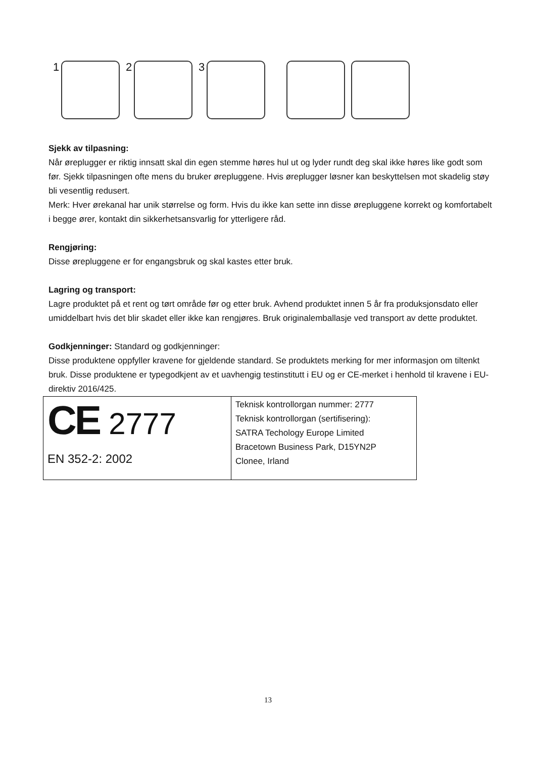1 2 3
Sjekk av tilpasning:
Når øreplugger er riktig innsatt skal din egen stemme høres hul ut og lyder rundt deg skal ikke høres like godt som før. Sjekk tilpasningen ofte mens du bruker ørepluggene. Hvis øreplugger løsner kan beskyttelsen mot skadelig støy bli vesentlig redusert.
Merk: Hver ørekanal har unik størrelse og form. Hvis du ikke kan sette inn disse ørepluggene korrekt og komfortabelt i begge ører, kontakt din sikkerhetsansvarlig for ytterligere råd.
Rengjøring:
Disse ørepluggene er for engangsbruk og skal kastes etter bruk.
Lagring og transport:
Lagre produktet på et rent og tørt område før og etter bruk. Avhend produktet innen 5 år fra produksjonsdato eller umiddelbart hvis det blir skadet eller ikke kan rengjøres. Bruk originalemballasje ved transport av dette produktet.
Godkjenninger: Standard og godkjenninger:
Disse produktene oppfyller kravene for gjeldende standard. Se produktets merking for mer informasjon om tiltenkt bruk. Disse produktene er typegodkjent av et uavhengig testinstitutt i EU og er CE-merket i henhold til kravene i EU-direktiv 2016/425.
| CE 2777 EN 352-2: 2002 | Teknisk kontrollorgan nummer: 2777 Teknisk kontrollorgan (sertifisering): SATRA Techology Europe Limited Bracetown Business Park, D15YN2P Clonee, Irland |
13